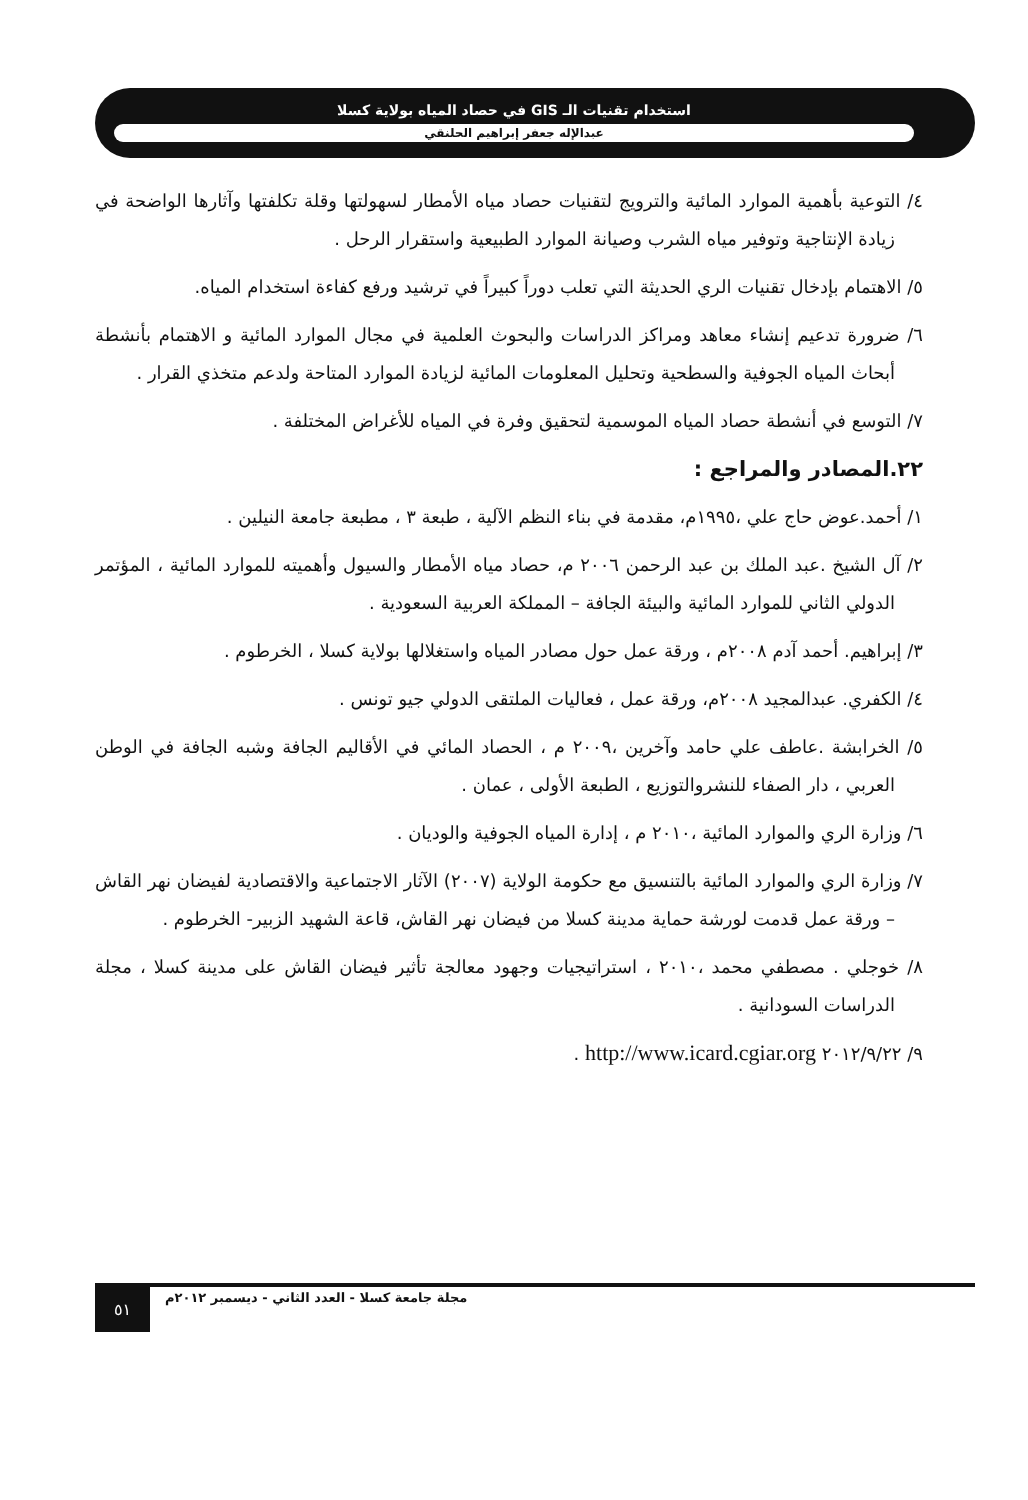استخدام تقنيات الـ GIS في حصاد المياه بولاية كسلا
عبدالإله جعفر إبراهيم الحلنقي
٤/ التوعية بأهمية الموارد المائية والترويج لتقنيات حصاد مياه الأمطار لسهولتها وقلة تكلفتها وآثارها الواضحة في زيادة الإنتاجية وتوفير مياه الشرب وصيانة الموارد الطبيعية واستقرار الرحل .
٥/ الاهتمام بإدخال تقنيات الري الحديثة التي تعلب دوراً كبيراً في ترشيد ورفع كفاءة استخدام المياه.
٦/ ضرورة تدعيم إنشاء معاهد ومراكز الدراسات والبحوث العلمية في مجال الموارد المائية و الاهتمام بأنشطة أبحاث المياه الجوفية والسطحية وتحليل المعلومات المائية لزيادة الموارد المتاحة ولدعم متخذي القرار .
٧/ التوسع في أنشطة حصاد المياه الموسمية لتحقيق وفرة في المياه للأغراض المختلفة .
٢٢.المصادر والمراجع :
١/ أحمد.عوض حاج علي ،١٩٩٥م، مقدمة في بناء النظم الآلية ، طبعة ٣ ، مطبعة جامعة النيلين .
٢/ آل الشيخ .عبد الملك بن عبد الرحمن ٢٠٠٦ م، حصاد مياه الأمطار والسيول وأهميته للموارد المائية ، المؤتمر الدولي الثاني للموارد المائية والبيئة الجافة – المملكة العربية السعودية .
٣/ إبراهيم. أحمد آدم ٢٠٠٨م ، ورقة عمل حول مصادر المياه واستغلالها بولاية كسلا ، الخرطوم .
٤/ الكفري. عبدالمجيد ٢٠٠٨م، ورقة عمل ، فعاليات الملتقى الدولي جيو تونس .
٥/ الخرابشة .عاطف علي حامد وآخرين ،٢٠٠٩ م ، الحصاد المائي في الأقاليم الجافة وشبه الجافة في الوطن العربي ، دار الصفاء للنشروالتوزيع ، الطبعة الأولى ، عمان .
٦/ وزارة الري والموارد المائية ،٢٠١٠ م ، إدارة المياه الجوفية والوديان .
٧/ وزارة الري والموارد المائية بالتنسيق مع حكومة الولاية (٢٠٠٧) الآثار الاجتماعية والاقتصادية لفيضان نهر القاش – ورقة عمل قدمت لورشة حماية مدينة كسلا من فيضان نهر القاش، قاعة الشهيد الزبير- الخرطوم .
٨/ خوجلي . مصطفي محمد ،٢٠١٠ ، استراتيجيات وجهود معالجة تأثير فيضان القاش على مدينة كسلا ، مجلة الدراسات السودانية .
٩/ ٢٠١٢/٩/٢٢ http://www.icard.cgiar.org .
٥١
مجلة جامعة كسلا - العدد الثاني - ديسمبر ٢٠١٢م